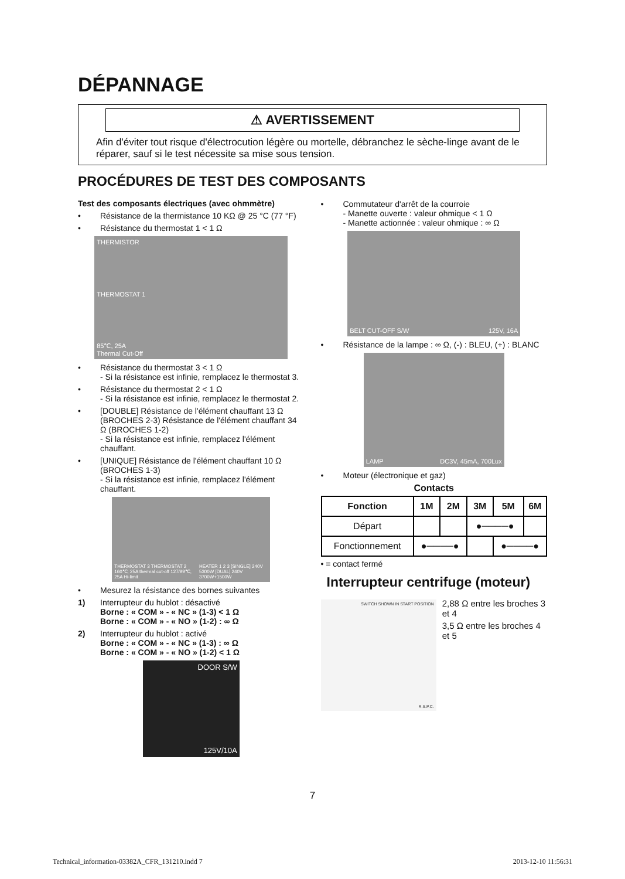DÉPANNAGE
⚠ AVERTISSEMENT
Afin d'éviter tout risque d'électrocution légère ou mortelle, débranchez le sèche-linge avant de le réparer, sauf si le test nécessite sa mise sous tension.
PROCÉDURES DE TEST DES COMPOSANTS
Test des composants électriques (avec ohmmètre)
• Résistance de la thermistance 10 KΩ @ 25 °C (77 °F)
• Résistance du thermostat 1 < 1 Ω
THERMISTOR
THERMOSTAT 1
85℃, 25A
Thermal Cut-Off
• Résistance du thermostat 3 < 1 Ω
- Si la résistance est infinie, remplacez le thermostat 3.
• Résistance du thermostat 2 < 1 Ω
- Si la résistance est infinie, remplacez le thermostat 2.
• [DOUBLE] Résistance de l'élément chauffant 13 Ω (BROCHES 2-3) Résistance de l'élément chauffant 34 Ω (BROCHES 1-2)
- Si la résistance est infinie, remplacez l'élément chauffant.
• [UNIQUE] Résistance de l'élément chauffant 10 Ω (BROCHES 1-3)
- Si la résistance est infinie, remplacez l'élément chauffant.
THERMOSTAT 3 THERMOSTAT 2 160℃, 25A thermal cut-off 127/99℃, 25A Hi-limit
HEATER 1 2 3 [SINGLE] 240V 5300W [DUAL] 240V 3700W+1500W
• Mesurez la résistance des bornes suivantes
1) Interrupteur du hublot : désactivé
Borne : « COM » - « NC » (1-3) < 1 Ω
Borne : « COM » - « NO » (1-2) : ∞ Ω
2) Interrupteur du hublot : activé
Borne : « COM » - « NC » (1-3) : ∞ Ω
Borne : « COM » - « NO » (1-2) < 1 Ω
DOOR S/W
125V/10A
• Commutateur d'arrêt de la courroie
- Manette ouverte : valeur ohmique < 1 Ω
- Manette actionnée : valeur ohmique : ∞ Ω
BELT CUT-OFF S/W
125V, 16A
• Résistance de la lampe : ∞ Ω, (-) : BLEU, (+) : BLANC
LAMP
DC3V, 45mA, 700Lux
• Moteur (électronique et gaz)
Contacts
| Fonction | 1M | 2M | 3M | 5M | 6M |
| --- | --- | --- | --- | --- | --- |
| Départ | | | ●────● | | |
| Fonctionnement | ●────● | | | ●────● | |
• = contact fermé
Interrupteur centrifuge (moteur)
SWITCH SHOWN IN START POSITION
R.S.P.C.
2,88 Ω entre les broches 3 et 4
3,5 Ω entre les broches 4 et 5
7
Technical_information-03382A_CFR_131210.indd 7 2013-12-10 11:56:31